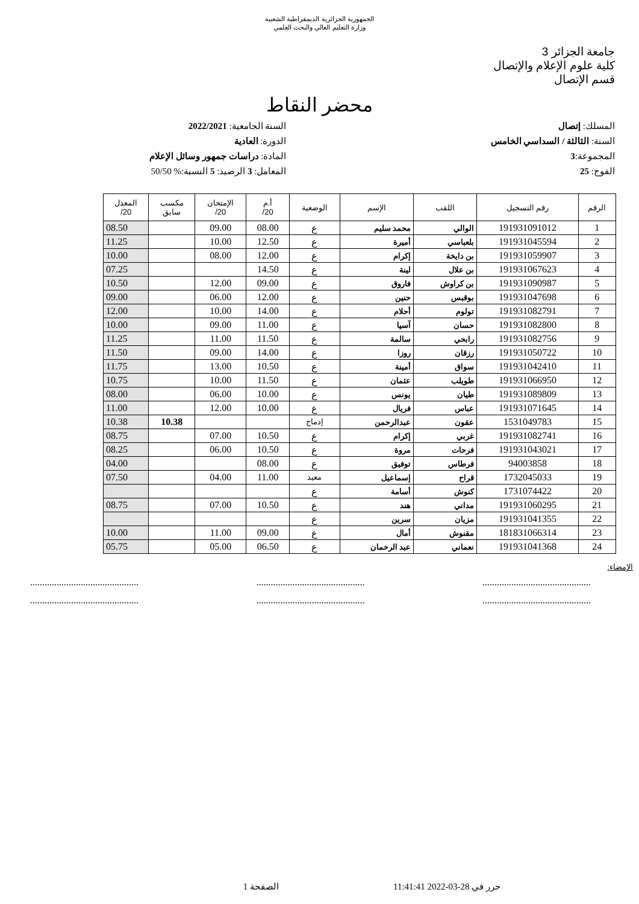الجمهورية الجزائرية الديمقراطية الشعبية
وزارة التعليم العالي والبحث العلمي
جامعة الجزائر 3
كلية علوم الإعلام والإتصال
قسم الإتصال
محضر النقاط
المسلك: إتصال
السنة: الثالثة / السداسي الخامس
المجموعة:3
الفوج: 25
السنة الجامعية: 2022/2021
الدورة: العادية
المادة: دراسات جمهور وسائل الإعلام
المعامل: 3 الرصيد: 5 النسبة:% 50/50
| الرقم | رقم التسجيل | اللقب | الإسم | الوضعية | أ.م 20/ | الإمتحان 20/ | مكسب سابق | المعدل 20/ |
| --- | --- | --- | --- | --- | --- | --- | --- | --- |
| 1 | 191931091012 | الوالي | محمد سليم | ع | 08.00 | 09.00 | | 08.50 |
| 2 | 191931045594 | بلعباسي | أميرة | ع | 12.50 | 10.00 | | 11.25 |
| 3 | 191931059907 | بن دايخة | إكرام | ع | 12.00 | 08.00 | | 10.00 |
| 4 | 191931067623 | بن علال | لينة | ع | 14.50 | | | 07.25 |
| 5 | 191931090987 | بن كراوش | فاروق | ع | 09.00 | 12.00 | | 10.50 |
| 6 | 191931047698 | بوقبس | حنين | ع | 12.00 | 06.00 | | 09.00 |
| 7 | 191931082791 | تولوم | أحلام | ع | 14.00 | 10.00 | | 12.00 |
| 8 | 191931082800 | حسان | آسيا | ع | 11.00 | 09.00 | | 10.00 |
| 9 | 191931082756 | رابحي | سالمة | ع | 11.50 | 11.00 | | 11.25 |
| 10 | 191931050722 | رزقان | روزا | ع | 14.00 | 09.00 | | 11.50 |
| 11 | 191931042410 | سواق | أمينة | ع | 10.50 | 13.00 | | 11.75 |
| 12 | 191931066950 | طويلب | عثمان | ع | 11.50 | 10.00 | | 10.75 |
| 13 | 191931089809 | طيان | يونس | ع | 10.00 | 06.00 | | 08.00 |
| 14 | 191931071645 | عباس | فريال | ع | 10.00 | 12.00 | | 11.00 |
| 15 | 1531049783 | عقون | عبدالرحمن | إدماج | | | 10.38 | 10.38 |
| 16 | 191931082741 | غربي | إكرام | ع | 10.50 | 07.00 | | 08.75 |
| 17 | 191931043021 | فرحات | مروة | ع | 10.50 | 06.00 | | 08.25 |
| 18 | 94003858 | فرطاس | توفيق | ع | 08.00 | | | 04.00 |
| 19 | 1732045033 | قراح | إسماعيل | معيد | 11.00 | 04.00 | | 07.50 |
| 20 | 1731074422 | كنوش | أسامة | ع | | | | |
| 21 | 191931060295 | مداني | هند | ع | 10.50 | 07.00 | | 08.75 |
| 22 | 191931041355 | مزيان | سرين | ع | | | | |
| 23 | 181831066314 | مقنوش | أمال | ع | 09.00 | 11.00 | | 10.00 |
| 24 | 191931041368 | نعماني | عبد الرحمان | ع | 06.50 | 05.00 | | 05.75 |
الإمضاء:
............................................. ............................................. .............................................
............................................. ............................................. .............................................
حرر في 28-03-2022 11:41:41 الصفحة 1